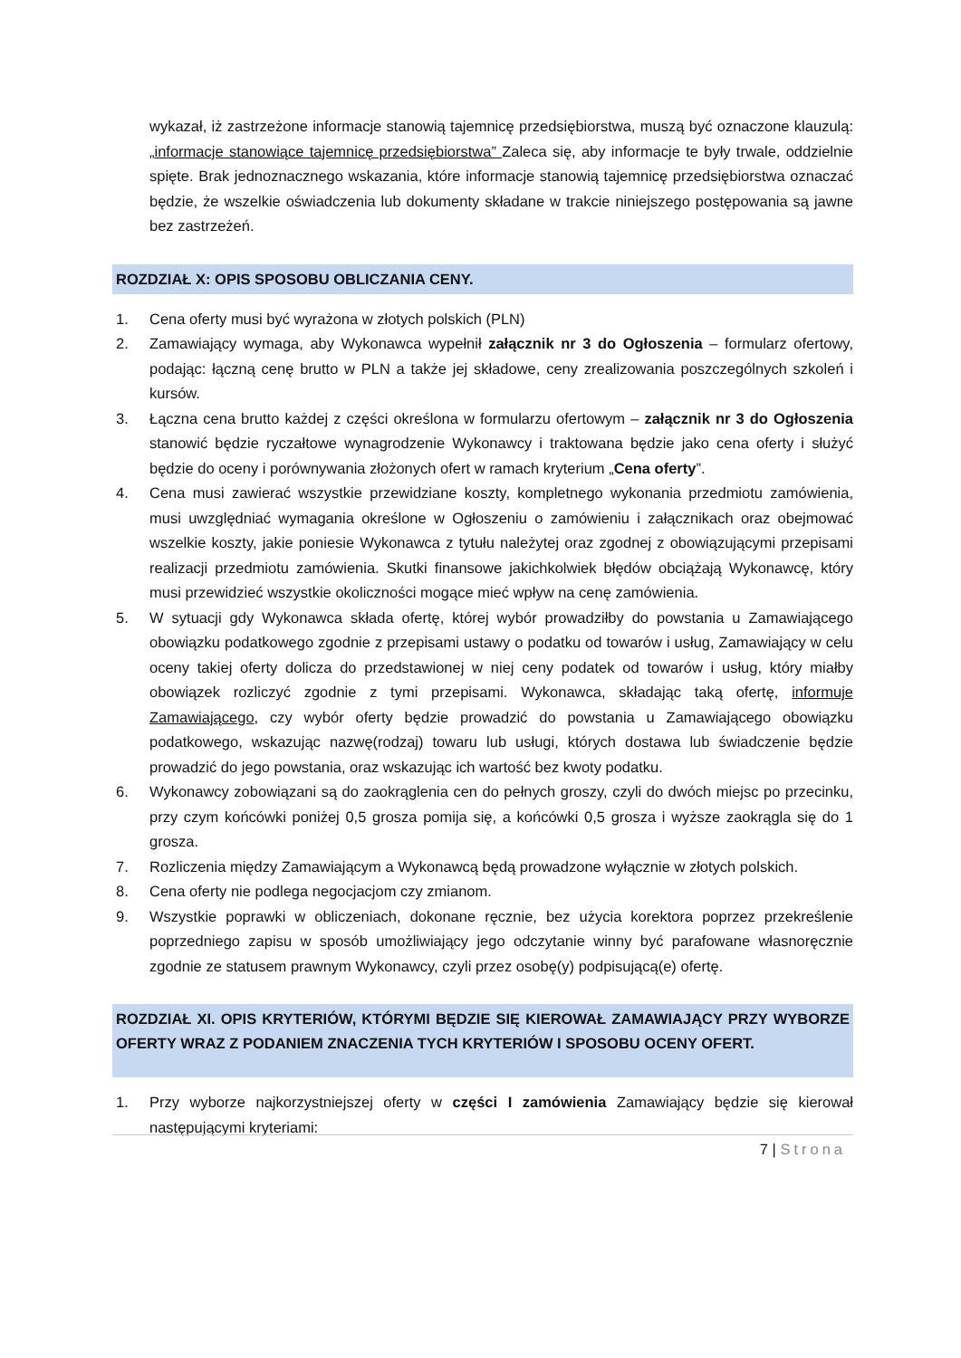wykazał, iż zastrzeżone informacje stanowią tajemnicę przedsiębiorstwa, muszą być oznaczone klauzulą: „informacje stanowiące tajemnicę przedsiębiorstwa” Zaleca się, aby informacje te były trwale, oddzielnie spięte. Brak jednoznacznego wskazania, które informacje stanowią tajemnicę przedsiębiorstwa oznaczać będzie, że wszelkie oświadczenia lub dokumenty składane w trakcie niniejszego postępowania są jawne bez zastrzeżeń.
ROZDZIAŁ X: OPIS SPOSOBU OBLICZANIA CENY.
1. Cena oferty musi być wyrażona w złotych polskich (PLN)
2. Zamawiający wymaga, aby Wykonawca wypełnił załącznik nr 3 do Ogłoszenia – formularz ofertowy, podając: łączną cenę brutto w PLN a także jej składowe, ceny zrealizowania poszczególnych szkoleń i kursów.
3. Łączna cena brutto każdej z części określona w formularzu ofertowym – załącznik nr 3 do Ogłoszenia stanowić będzie ryczałtowe wynagrodzenie Wykonawcy i traktowana będzie jako cena oferty i służyć będzie do oceny i porównywania złożonych ofert w ramach kryterium „Cena oferty”.
4. Cena musi zawierać wszystkie przewidziane koszty, kompletnego wykonania przedmiotu zamówienia, musi uwzględniać wymagania określone w Ogłoszeniu o zamówieniu i załącznikach oraz obejmować wszelkie koszty, jakie poniesie Wykonawca z tytułu należytej oraz zgodnej z obowiązującymi przepisami realizacji przedmiotu zamówienia. Skutki finansowe jakichkolwiek błędów obciążają Wykonawcę, który musi przewidzieć wszystkie okoliczności mogące mieć wpływ na cenę zamówienia.
5. W sytuacji gdy Wykonawca składa ofertę, której wybór prowadziłby do powstania u Zamawiającego obowiązku podatkowego zgodnie z przepisami ustawy o podatku od towarów i usług, Zamawiający w celu oceny takiej oferty dolicza do przedstawionej w niej ceny podatek od towarów i usług, który miałby obowiązek rozliczyć zgodnie z tymi przepisami. Wykonawca, składając taką ofertę, informuje Zamawiającego, czy wybór oferty będzie prowadzić do powstania u Zamawiającego obowiązku podatkowego, wskazując nazwę(rodzaj) towaru lub usługi, których dostawa lub świadczenie będzie prowadzić do jego powstania, oraz wskazując ich wartość bez kwoty podatku.
6. Wykonawcy zobowiązani są do zaokrąglenia cen do pełnych groszy, czyli do dwóch miejsc po przecinku, przy czym końcówki poniżej 0,5 grosza pomija się, a końcówki 0,5 grosza i wyższe zaokrągla się do 1 grosza.
7. Rozliczenia między Zamawiającym a Wykonawcą będą prowadzone wyłącznie w złotych polskich.
8. Cena oferty nie podlega negocjacjom czy zmianom.
9. Wszystkie poprawki w obliczeniach, dokonane ręcznie, bez użycia korektora poprzez przekreślenie poprzedniego zapisu w sposób umożliwiający jego odczytanie winny być parafowane własnoręcznie zgodnie ze statusem prawnym Wykonawcy, czyli przez osobę(y) podpisującą(e) ofertę.
ROZDZIAŁ XI. OPIS KRYTERIÓW, KTÓRYMI BĘDZIE SIĘ KIEROWAŁ ZAMAWIAJĄCY PRZY WYBORZE OFERTY WRAZ Z PODANIEM ZNACZENIA TYCH KRYTERIÓW I SPOSOBU OCENY OFERT.
1. Przy wyborze najkorzystniejszej oferty w części I zamówienia Zamawiający będzie się kierował następującymi kryteriami:
7 | Strona